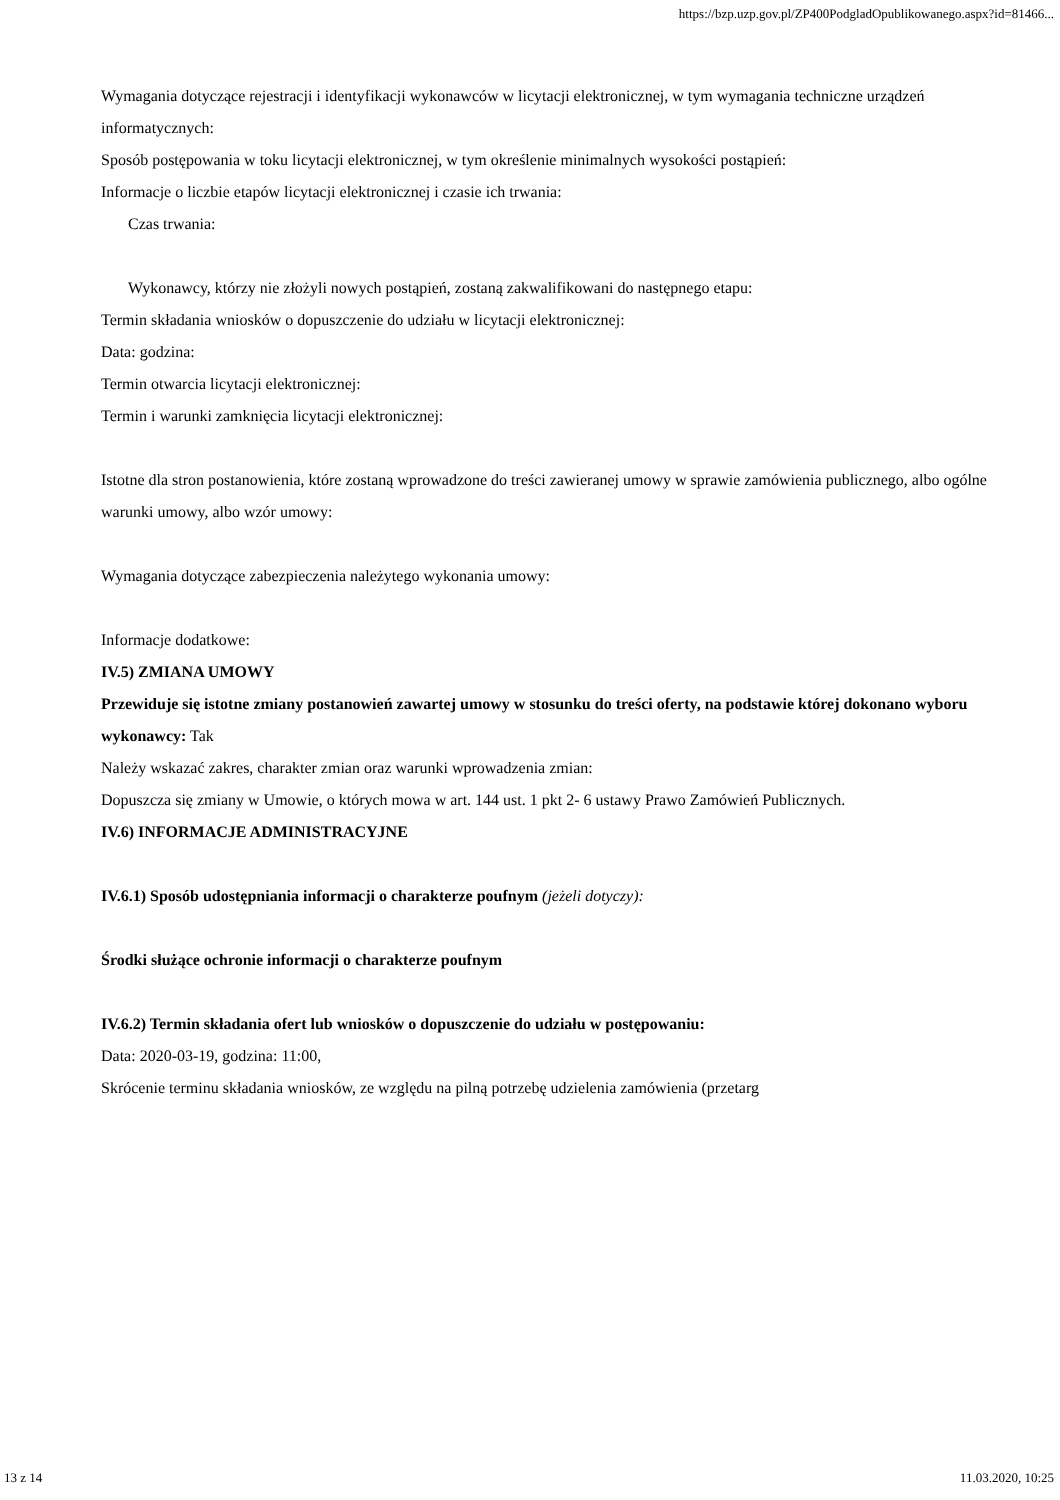https://bzp.uzp.gov.pl/ZP400PodgladOpublikowanego.aspx?id=81466...
Wymagania dotyczące rejestracji i identyfikacji wykonawców w licytacji elektronicznej, w tym wymagania techniczne urządzeń informatycznych:
Sposób postępowania w toku licytacji elektronicznej, w tym określenie minimalnych wysokości postąpień:
Informacje o liczbie etapów licytacji elektronicznej i czasie ich trwania:
Czas trwania:
Wykonawcy, którzy nie złożyli nowych postąpień, zostaną zakwalifikowani do następnego etapu:
Termin składania wniosków o dopuszczenie do udziału w licytacji elektronicznej:
Data: godzina:
Termin otwarcia licytacji elektronicznej:
Termin i warunki zamknięcia licytacji elektronicznej:
Istotne dla stron postanowienia, które zostaną wprowadzone do treści zawieranej umowy w sprawie zamówienia publicznego, albo ogólne warunki umowy, albo wzór umowy:
Wymagania dotyczące zabezpieczenia należytego wykonania umowy:
Informacje dodatkowe:
IV.5) ZMIANA UMOWY
Przewiduje się istotne zmiany postanowień zawartej umowy w stosunku do treści oferty, na podstawie której dokonano wyboru wykonawcy: Tak
Należy wskazać zakres, charakter zmian oraz warunki wprowadzenia zmian:
Dopuszcza się zmiany w Umowie, o których mowa w art. 144 ust. 1 pkt 2- 6 ustawy Prawo Zamówień Publicznych.
IV.6) INFORMACJE ADMINISTRACYJNE
IV.6.1) Sposób udostępniania informacji o charakterze poufnym (jeżeli dotyczy):
Środki służące ochronie informacji o charakterze poufnym
IV.6.2) Termin składania ofert lub wniosków o dopuszczenie do udziału w postępowaniu:
Data: 2020-03-19, godzina: 11:00,
Skrócenie terminu składania wniosków, ze względu na pilną potrzebę udzielenia zamówienia (przetarg
13 z 14 11.03.2020, 10:25